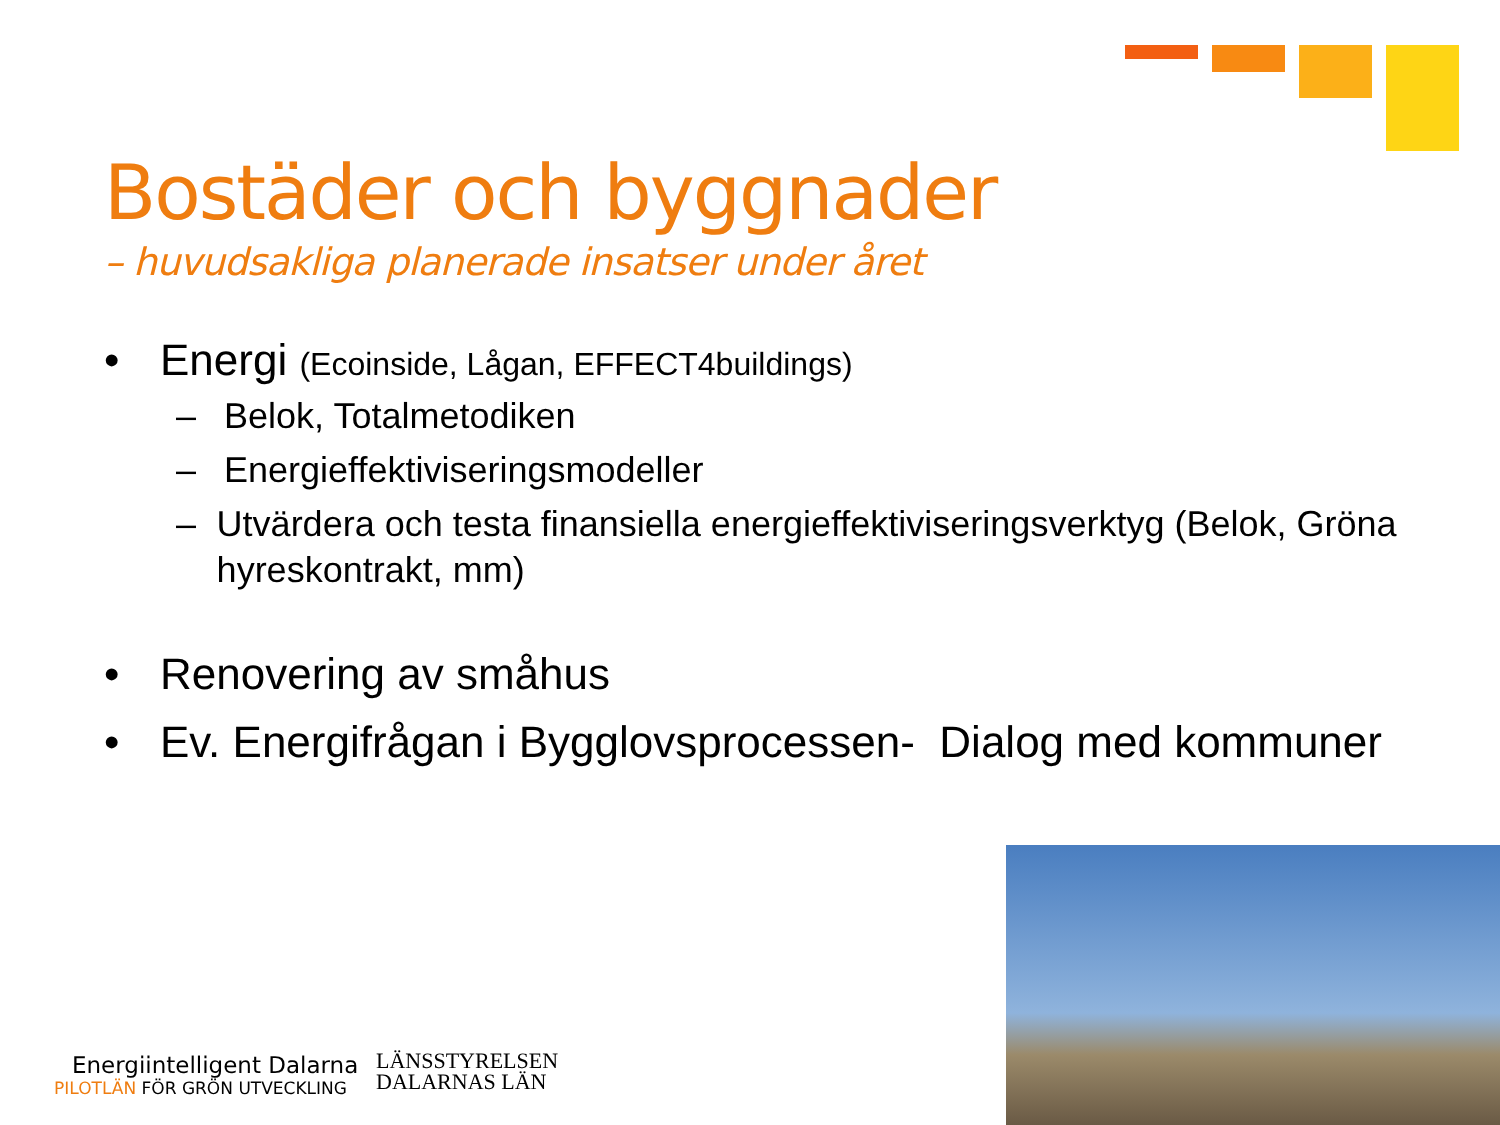Bostäder och byggnader
– huvudsakliga planerade insatser under året
• Energi (Ecoinside, Lågan, EFFECT4buildings)
– Belok, Totalmetodiken
– Energieffektiviseringsmodeller
– Utvärdera och testa finansiella energieffektiviseringsverktyg (Belok, Gröna hyreskontrakt, mm)
• Renovering av småhus
• Ev. Energifrågan i Bygglovsprocessen- Dialog med kommuner
Energiintelligent Dalarna
PILOTLÄN FÖR GRÖN UTVECKLING
LÄNSSTYRELSEN
DALARNAS LÄN